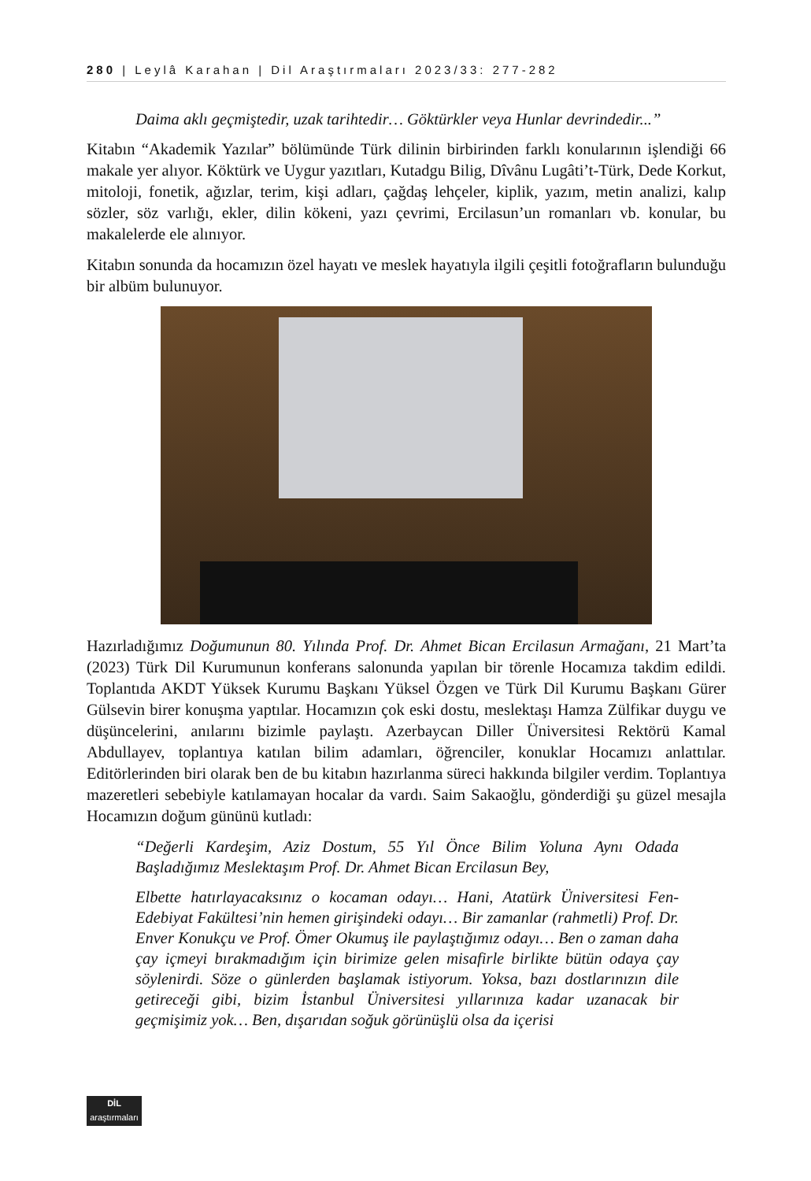280 | Leylâ Karahan | Dil Araştırmaları 2023/33: 277-282
Daima aklı geçmiştedir, uzak tarihtedir… Göktürkler veya Hunlar devrindedir...”
Kitabın “Akademik Yazılar” bölümünde Türk dilinin birbirinden farklı konularının işlendiği 66 makale yer alıyor. Köktürk ve Uygur yazıtları, Kutadgu Bilig, Dîvânu Lugâti’t-Türk, Dede Korkut, mitoloji, fonetik, ağızlar, terim, kişi adları, çağdaş lehçeler, kiplik, yazım, metin analizi, kalıp sözler, söz varlığı, ekler, dilin kökeni, yazı çevrimi, Ercilasun’un romanları vb. konular, bu makalelerde ele alınıyor.
Kitabın sonunda da hocamızın özel hayatı ve meslek hayatıyla ilgili çeşitli fotoğrafların bulunduğu bir albüm bulunuyor.
Hazırladığımız Doğumunun 80. Yılında Prof. Dr. Ahmet Bican Ercilasun Armağanı, 21 Mart’ta (2023) Türk Dil Kurumunun konferans salonunda yapılan bir törenle Hocamıza takdim edildi. Toplantıda AKDT Yüksek Kurumu Başkanı Yüksel Özgen ve Türk Dil Kurumu Başkanı Gürer Gülsevin birer konuşma yaptılar. Hocamızın çok eski dostu, meslektaşı Hamza Zülfikar duygu ve düşüncelerini, anılarını bizimle paylaştı. Azerbaycan Diller Üniversitesi Rektörü Kamal Abdullayev, toplantıya katılan bilim adamları, öğrenciler, konuklar Hocamızı anlattılar. Editörlerinden biri olarak ben de bu kitabın hazırlanma süreci hakkında bilgiler verdim. Toplantıya mazeretleri sebebiyle katılamayan hocalar da vardı. Saim Sakaoğlu, gönderdiği şu güzel mesajla Hocamızın doğum gününü kutladı:
“Değerli Kardeşim, Aziz Dostum, 55 Yıl Önce Bilim Yoluna Aynı Odada Başladığımız Meslektaşım Prof. Dr. Ahmet Bican Ercilasun Bey,
Elbette hatırlayacaksınız o kocaman odayı… Hani, Atatürk Üniversitesi Fen-Edebiyat Fakültesi’nin hemen girişindeki odayı… Bir zamanlar (rahmetli) Prof. Dr. Enver Konukçu ve Prof. Ömer Okumuş ile paylaştığımız odayı… Ben o zaman daha çay içmeyi bırakmadığım için birimize gelen misafirle birlikte bütün odaya çay söylenirdi. Söze o günlerden başlamak istiyorum. Yoksa, bazı dostlarınızın dile getireceği gibi, bizim İstanbul Üniversitesi yıllarınıza kadar uzanacak bir geçmişimiz yok… Ben, dışarıdan soğuk görünüşlü olsa da içerisi
DİL
araştırmaları